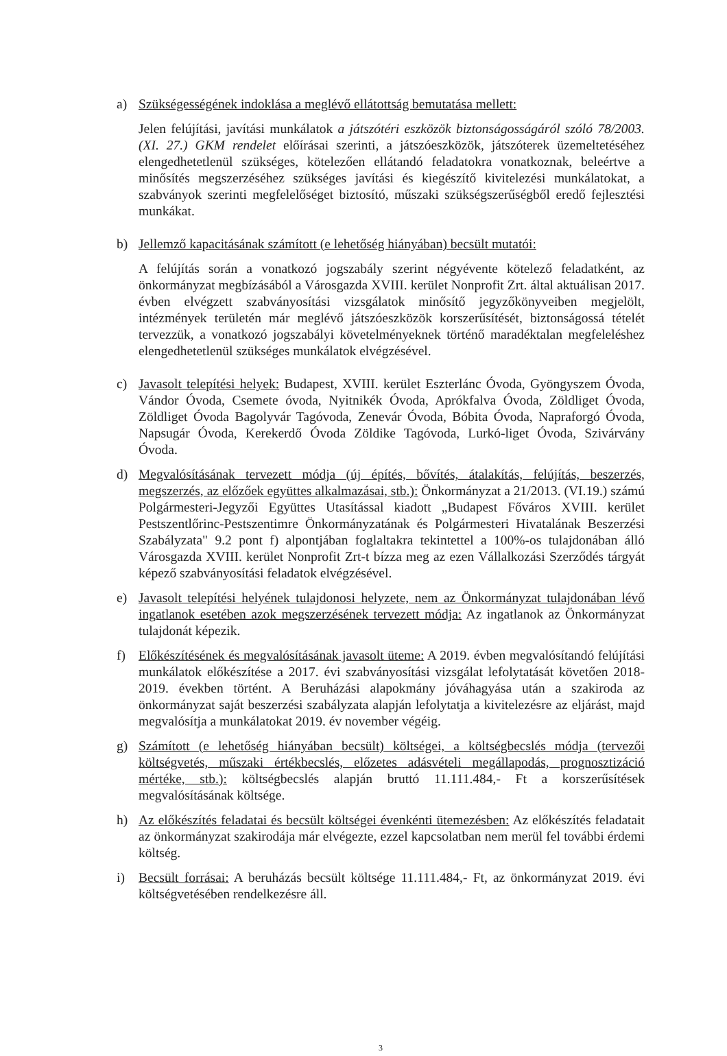a) Szükségességének indoklása a meglévő ellátottság bemutatása mellett:
Jelen felújítási, javítási munkálatok a játszótéri eszközök biztonságosságáról szóló 78/2003. (XI. 27.) GKM rendelet előírásai szerinti, a játszóeszközök, játszóterek üzemeltetéséhez elengedhetetlenül szükséges, kötelezően ellátandó feladatokra vonatkoznak, beleértve a minősítés megszerzéséhez szükséges javítási és kiegészítő kivitelezési munkálatokat, a szabványok szerinti megfelelőséget biztosító, műszaki szükségszerűségből eredő fejlesztési munkákat.
b) Jellemző kapacitásának számított (e lehetőség hiányában) becsült mutatói:
A felújítás során a vonatkozó jogszabály szerint négyévente kötelező feladatként, az önkormányzat megbízásából a Városgazda XVIII. kerület Nonprofit Zrt. által aktuálisan 2017. évben elvégzett szabványosítási vizsgálatok minősítő jegyzőkönyveiben megjelölt, intézmények területén már meglévő játszóeszközök korszerűsítését, biztonságossá tételét tervezzük, a vonatkozó jogszabályi követelményeknek történő maradéktalan megfeleléshez elengedhetetlenül szükséges munkálatok elvégzésével.
c) Javasolt telepítési helyek: Budapest, XVIII. kerület Eszterlánc Óvoda, Gyöngyszem Óvoda, Vándor Óvoda, Csemete óvoda, Nyitnikék Óvoda, Aprókfalva Óvoda, Zöldliget Óvoda, Zöldliget Óvoda Bagolyvár Tagóvoda, Zenevár Óvoda, Bóbita Óvoda, Napraforgó Óvoda, Napsugár Óvoda, Kerekerdő Óvoda Zöldike Tagóvoda, Lurkó-liget Óvoda, Szivárvány Óvoda.
d) Megvalósításának tervezett módja (új építés, bővítés, átalakítás, felújítás, beszerzés, megszerzés, az előzőek együttes alkalmazásai, stb.): Önkormányzat a 21/2013. (VI.19.) számú Polgármesteri-Jegyzői Együttes Utasítással kiadott „Budapest Főváros XVIII. kerület Pestszentlőrinc-Pestszentimre Önkormányzatának és Polgármesteri Hivatalának Beszerzési Szabályzata" 9.2 pont f) alpontjában foglaltakra tekintettel a 100%-os tulajdonában álló Városgazda XVIII. kerület Nonprofit Zrt-t bízza meg az ezen Vállalkozási Szerződés tárgyát képező szabványosítási feladatok elvégzésével.
e) Javasolt telepítési helyének tulajdonosi helyzete, nem az Önkormányzat tulajdonában lévő ingatlanok esetében azok megszerzésének tervezett módja: Az ingatlanok az Önkormányzat tulajdonát képezik.
f) Előkészítésének és megvalósításának javasolt üteme: A 2019. évben megvalósítandó felújítási munkálatok előkészítése a 2017. évi szabványosítási vizsgálat lefolytatását követően 2018-2019. években történt. A Beruházási alapokmány jóváhagyása után a szakiroda az önkormányzat saját beszerzési szabályzata alapján lefolytatja a kivitelezésre az eljárást, majd megvalósítja a munkálatokat 2019. év november végéig.
g) Számított (e lehetőség hiányában becsült) költségei, a költségbecslés módja (tervezői költségvetés, műszaki értékbecslés, előzetes adásvételi megállapodás, prognosztizáció mértéke, stb.): költségbecslés alapján bruttó 11.111.484,- Ft a korszerűsítések megvalósításának költsége.
h) Az előkészítés feladatai és becsült költségei évenkénti ütemezésben: Az előkészítés feladatait az önkormányzat szakirodája már elvégezte, ezzel kapcsolatban nem merül fel további érdemi költség.
i) Becsült forrásai: A beruházás becsült költsége 11.111.484,- Ft, az önkormányzat 2019. évi költségvetésében rendelkezésre áll.
3